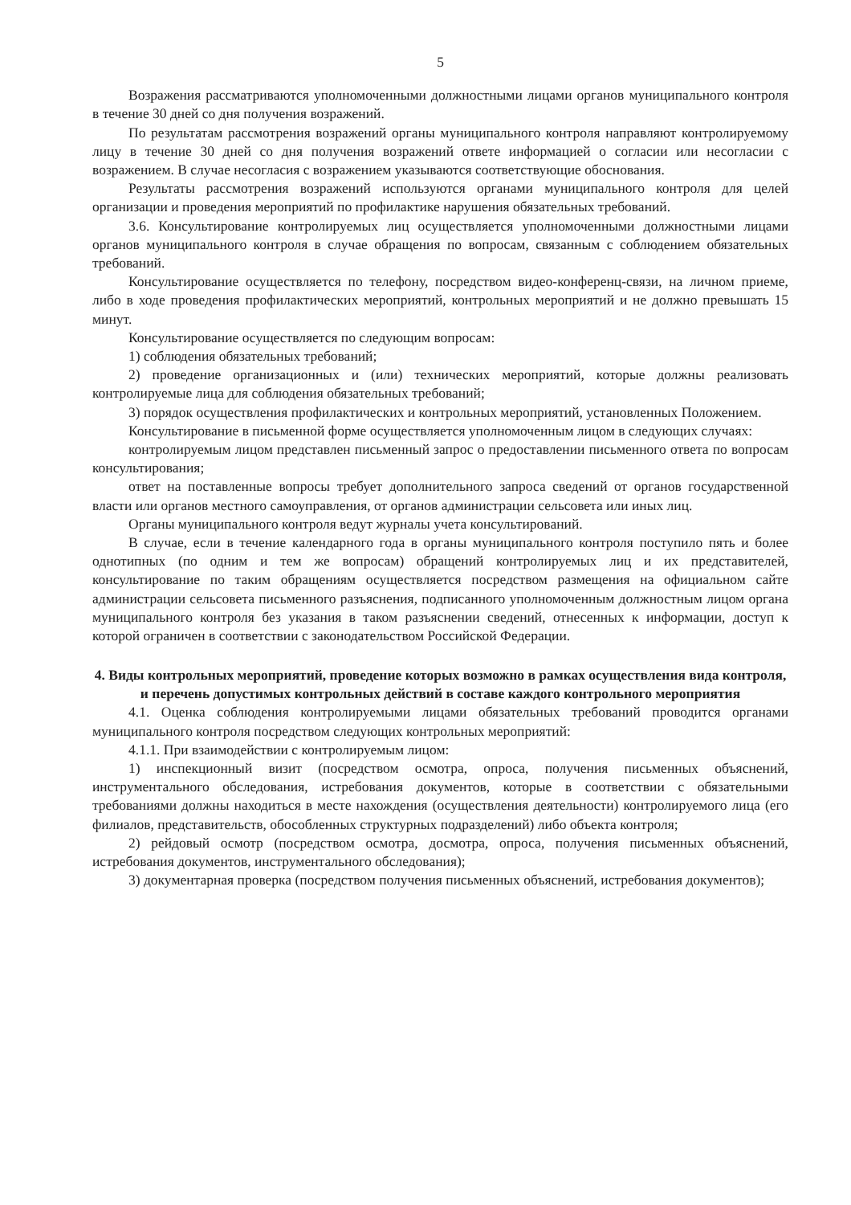5
Возражения рассматриваются уполномоченными должностными лицами органов муниципального контроля в течение 30 дней со дня получения возражений.
По результатам рассмотрения возражений органы муниципального контроля направляют контролируемому лицу в течение 30 дней со дня получения возражений ответе информацией о согласии или несогласии с возражением. В случае несогласия с возражением указываются соответствующие обоснования.
Результаты рассмотрения возражений используются органами муниципального контроля для целей организации и проведения мероприятий по профилактике нарушения обязательных требований.
3.6. Консультирование контролируемых лиц осуществляется уполномоченными должностными лицами органов муниципального контроля в случае обращения по вопросам, связанным с соблюдением обязательных требований.
Консультирование осуществляется по телефону, посредством видео-конференц-связи, на личном приеме, либо в ходе проведения профилактических мероприятий, контрольных мероприятий и не должно превышать 15 минут.
Консультирование осуществляется по следующим вопросам:
1) соблюдения обязательных требований;
2) проведение организационных и (или) технических мероприятий, которые должны реализовать контролируемые лица для соблюдения обязательных требований;
3) порядок осуществления профилактических и контрольных мероприятий, установленных Положением.
Консультирование в письменной форме осуществляется уполномоченным лицом в следующих случаях:
контролируемым лицом представлен письменный запрос о предоставлении письменного ответа по вопросам консультирования;
ответ на поставленные вопросы требует дополнительного запроса сведений от органов государственной власти или органов местного самоуправления, от органов администрации сельсовета или иных лиц.
Органы муниципального контроля ведут журналы учета консультирований.
В случае, если в течение календарного года в органы муниципального контроля поступило пять и более однотипных (по одним и тем же вопросам) обращений контролируемых лиц и их представителей, консультирование по таким обращениям осуществляется посредством размещения на официальном сайте администрации сельсовета письменного разъяснения, подписанного уполномоченным должностным лицом органа муниципального контроля без указания в таком разъяснении сведений, отнесенных к информации, доступ к которой ограничен в соответствии с законодательством Российской Федерации.
4. Виды контрольных мероприятий, проведение которых возможно в рамках осуществления вида контроля, и перечень допустимых контрольных действий в составе каждого контрольного мероприятия
4.1. Оценка соблюдения контролируемыми лицами обязательных требований проводится органами муниципального контроля посредством следующих контрольных мероприятий:
4.1.1. При взаимодействии с контролируемым лицом:
1) инспекционный визит (посредством осмотра, опроса, получения письменных объяснений, инструментального обследования, истребования документов, которые в соответствии с обязательными требованиями должны находиться в месте нахождения (осуществления деятельности) контролируемого лица (его филиалов, представительств, обособленных структурных подразделений) либо объекта контроля;
2) рейдовый осмотр (посредством осмотра, досмотра, опроса, получения письменных объяснений, истребования документов, инструментального обследования);
3) документарная проверка (посредством получения письменных объяснений, истребования документов);